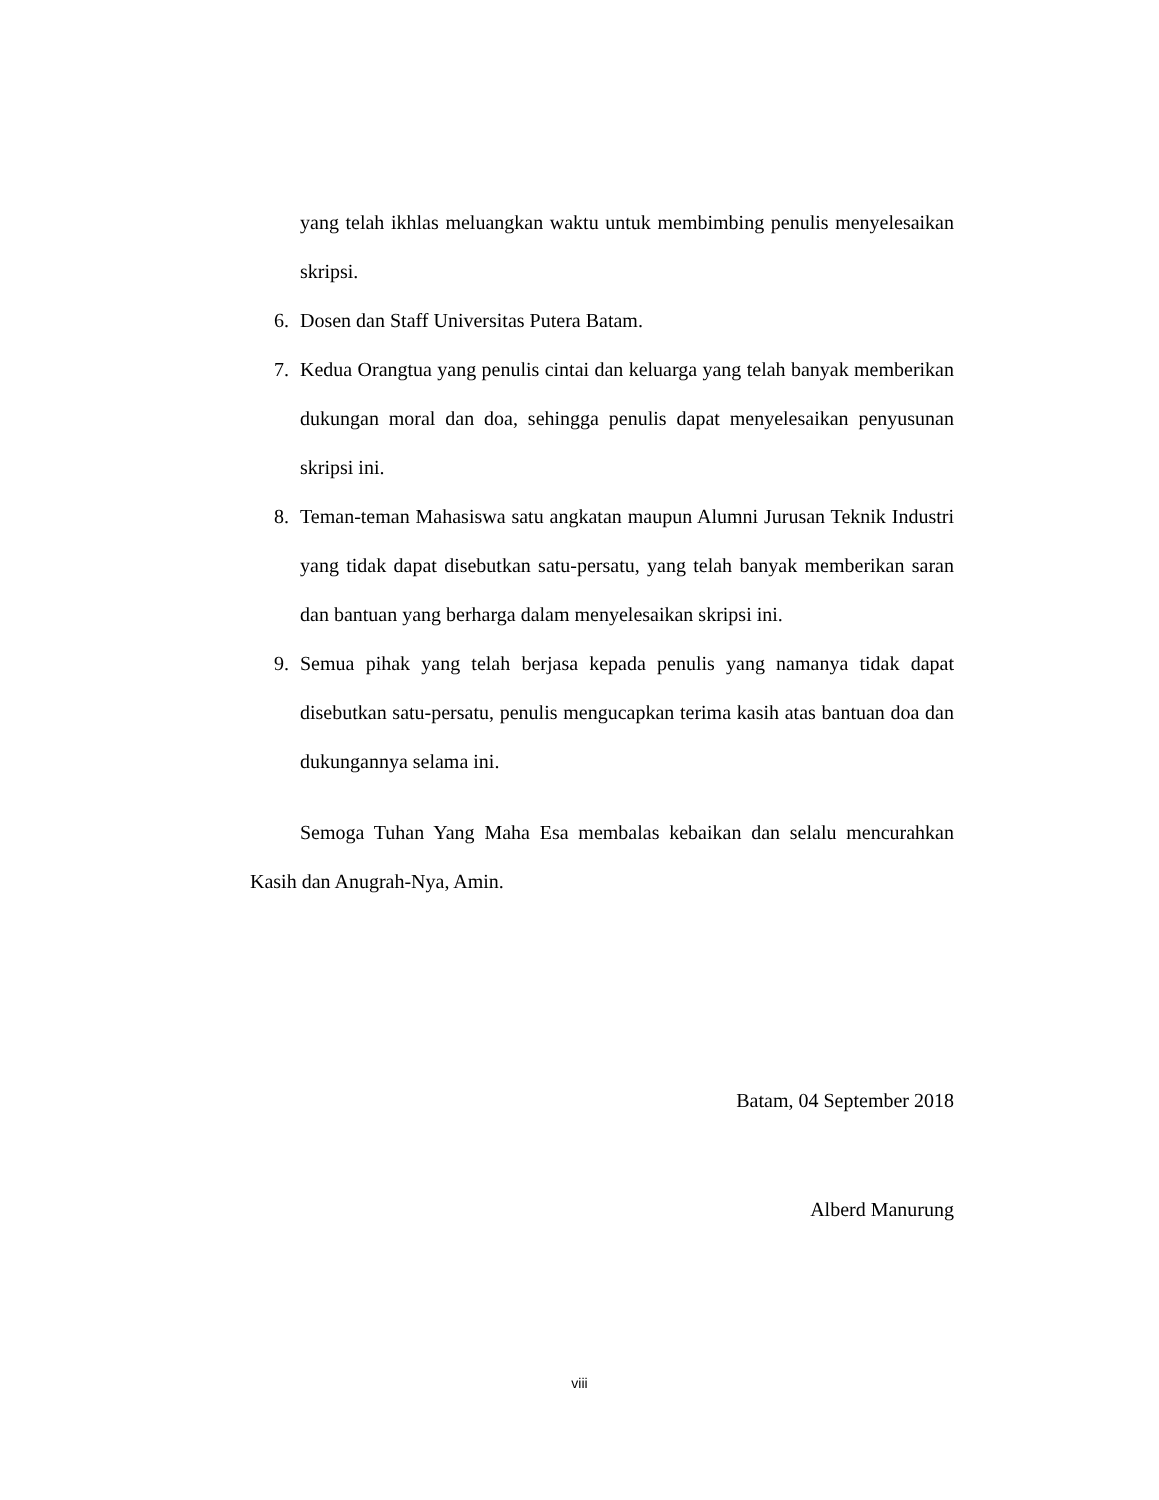yang telah ikhlas meluangkan waktu untuk membimbing penulis menyelesaikan skripsi.
6. Dosen dan Staff Universitas Putera Batam.
7. Kedua Orangtua yang penulis cintai dan keluarga yang telah banyak memberikan dukungan moral dan doa, sehingga penulis dapat menyelesaikan penyusunan skripsi ini.
8. Teman-teman Mahasiswa satu angkatan maupun Alumni Jurusan Teknik Industri yang tidak dapat disebutkan satu-persatu, yang telah banyak memberikan saran dan bantuan yang berharga dalam menyelesaikan skripsi ini.
9. Semua pihak yang telah berjasa kepada penulis yang namanya tidak dapat disebutkan satu-persatu, penulis mengucapkan terima kasih atas bantuan doa dan dukungannya selama ini.
Semoga Tuhan Yang Maha Esa membalas kebaikan dan selalu mencurahkan Kasih dan Anugrah-Nya, Amin.
Batam, 04 September 2018
Alberd Manurung
viii